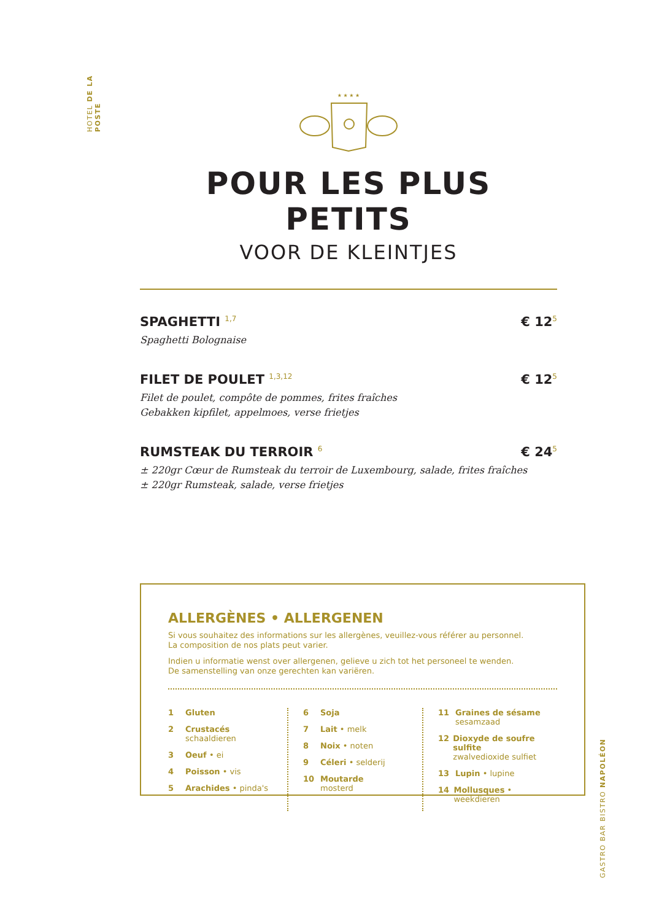HOTEL DE LA POSTE
★ ★ ★ ★
POUR LES PLUS PETITS
VOOR DE KLEINTJES
SPAGHETTI <sup>1,7</sup> € 12<sup>5</sup>
Spaghetti Bolognaise
FILET DE POULET <sup>1,3,12</sup> € 12<sup>5</sup>
Filet de poulet, compôte de pommes, frites fraîches
Gebakken kipfilet, appelmoes, verse frietjes
RUMSTEAK DU TERROIR <sup>6</sup> € 24<sup>5</sup>
± 220gr Cœur de Rumsteak du terroir de Luxembourg, salade, frites fraîches
± 220gr Rumsteak, salade, verse frietjes
ALLERGÈNES • ALLERGENEN
Si vous souhaitez des informations sur les allergènes, veuillez-vous référer au personnel.
La composition de nos plats peut varier.
Indien u informatie wenst over allergenen, gelieve u zich tot het personeel te wenden.
De samenstelling van onze gerechten kan variëren.
1 Gluten
2 Crustacés
schaaldieren
3 Oeuf • ei
4 Poisson • vis
5 Arachides • pinda's
6 Soja
7 Lait • melk
8 Noix • noten
9 Céleri • selderij
10 Moutarde
mosterd
11 Graines de sésame
sesamzaad
12 Dioxyde de soufre sulfite
zwalvedioxide sulfiet
13 Lupin • lupine
14 Mollusques • weekdieren
GASTRO BAR BISTRO NAPOLÉON